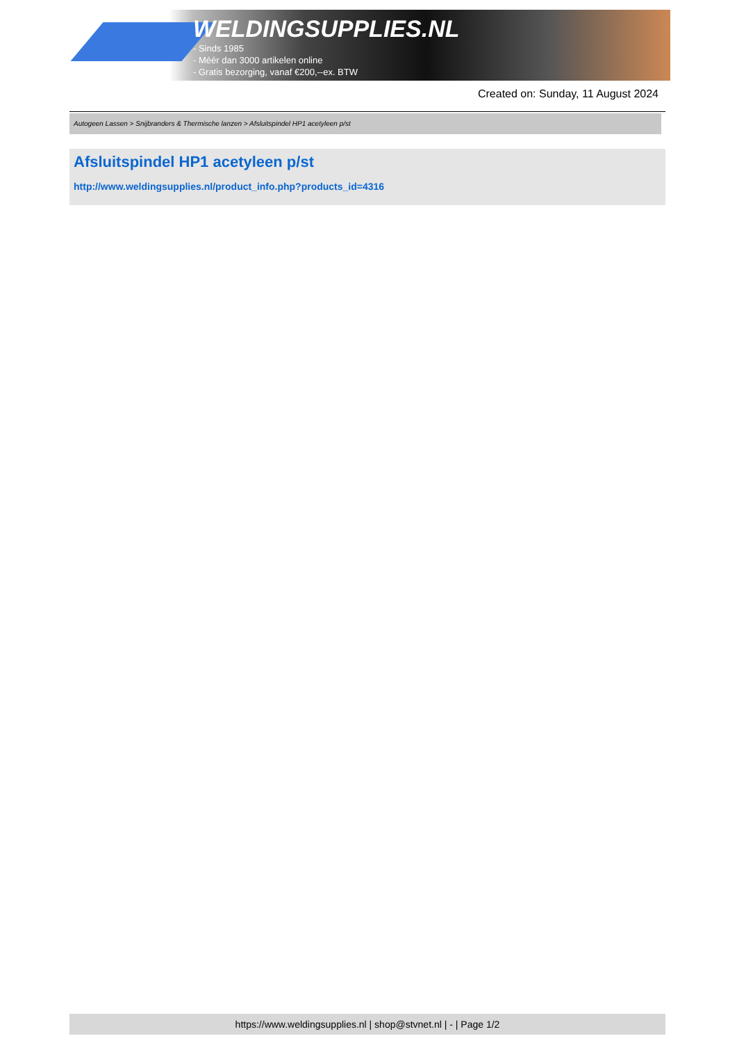WELDINGSUPPLIES.NL
- Sinds 1985
- Méér dan 3000 artikelen online
- Gratis bezorging, vanaf €200,--ex. BTW
Created on: Sunday, 11 August 2024
Autogeen Lassen > Snijbranders & Thermische lanzen > Afsluitspindel HP1 acetyleen p/st
Afsluitspindel HP1 acetyleen p/st
http://www.weldingsupplies.nl/product_info.php?products_id=4316
https://www.weldingsupplies.nl | shop@stvnet.nl | - | Page 1/2